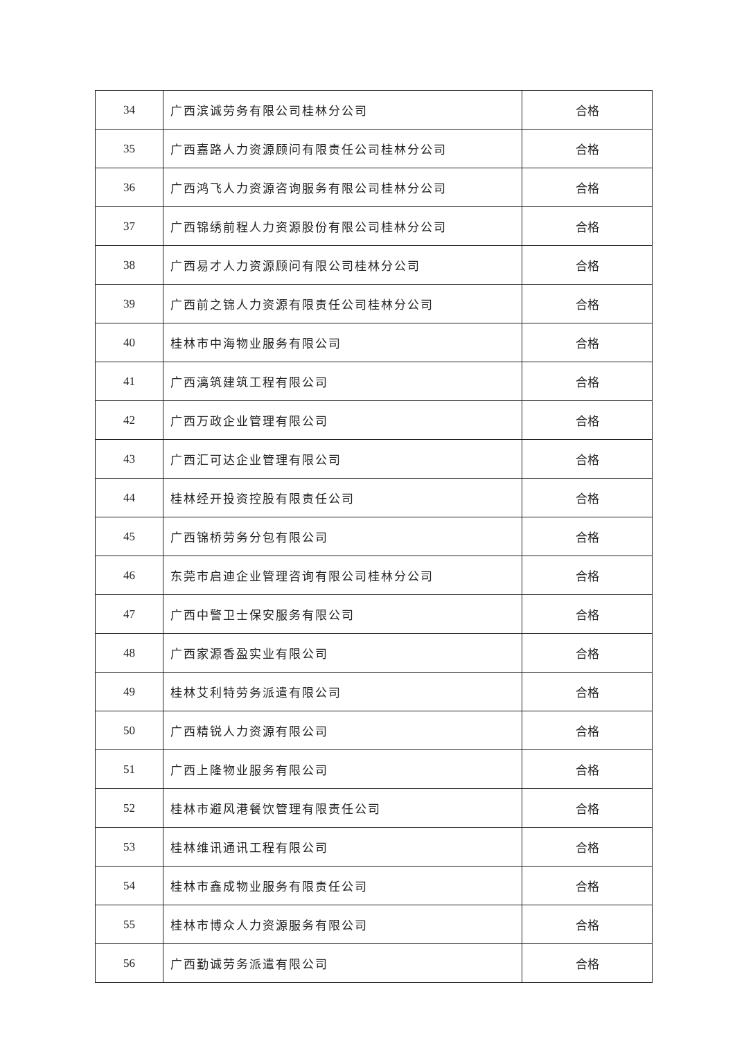| 34 | 广西滨诚劳务有限公司桂林分公司 | 合格 |
| 35 | 广西嘉路人力资源顾问有限责任公司桂林分公司 | 合格 |
| 36 | 广西鸿飞人力资源咨询服务有限公司桂林分公司 | 合格 |
| 37 | 广西锦绣前程人力资源股份有限公司桂林分公司 | 合格 |
| 38 | 广西易才人力资源顾问有限公司桂林分公司 | 合格 |
| 39 | 广西前之锦人力资源有限责任公司桂林分公司 | 合格 |
| 40 | 桂林市中海物业服务有限公司 | 合格 |
| 41 | 广西漓筑建筑工程有限公司 | 合格 |
| 42 | 广西万政企业管理有限公司 | 合格 |
| 43 | 广西汇可达企业管理有限公司 | 合格 |
| 44 | 桂林经开投资控股有限责任公司 | 合格 |
| 45 | 广西锦桥劳务分包有限公司 | 合格 |
| 46 | 东莞市启迪企业管理咨询有限公司桂林分公司 | 合格 |
| 47 | 广西中警卫士保安服务有限公司 | 合格 |
| 48 | 广西家源香盈实业有限公司 | 合格 |
| 49 | 桂林艾利特劳务派遣有限公司 | 合格 |
| 50 | 广西精锐人力资源有限公司 | 合格 |
| 51 | 广西上隆物业服务有限公司 | 合格 |
| 52 | 桂林市避风港餐饮管理有限责任公司 | 合格 |
| 53 | 桂林维讯通讯工程有限公司 | 合格 |
| 54 | 桂林市鑫成物业服务有限责任公司 | 合格 |
| 55 | 桂林市博众人力资源服务有限公司 | 合格 |
| 56 | 广西勤诚劳务派遣有限公司 | 合格 |